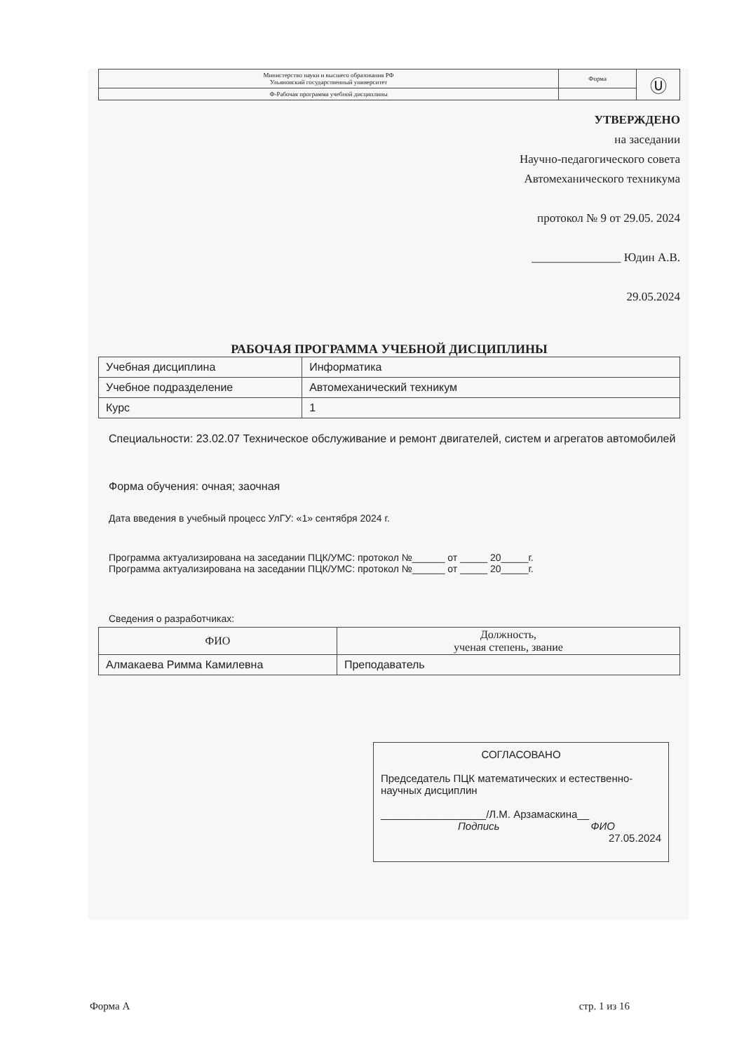| Министерство науки и высшего образования РФ Ульяновский государственный университет | Форма | Ⓤ |
| Ф-Рабочая программа учебной дисциплины | | |
УТВЕРЖДЕНО
на заседании
Научно-педагогического совета
Автомеханического техникума
протокол № 9 от 29.05. 2024
_______________ Юдин А.В.
29.05.2024
РАБОЧАЯ ПРОГРАММА УЧЕБНОЙ ДИСЦИПЛИНЫ
| Учебная дисциплина | Информатика |
| Учебное подразделение | Автомеханический техникум |
| Курс | 1 |
Специальности: 23.02.07 Техническое обслуживание и ремонт двигателей, систем и агрегатов автомобилей
Форма обучения: очная; заочная
Дата введения в учебный процесс УлГУ: «1» сентября 2024 г.
Программа актуализирована на заседании ПЦК/УМС: протокол №______ от _____ 20_____г.
Программа актуализирована на заседании ПЦК/УМС: протокол №______ от _____ 20_____г.
Сведения о разработчиках:
| ФИО | Должность, ученая степень, звание |
| --- | --- |
| Алмакаева Римма Камилевна | Преподаватель |
СОГЛАСОВАНО
Председатель ПЦК математических и естественно-научных дисциплин
__________________/Л.М. Арзамаскина__
Подпись ФИО
27.05.2024
Форма А стр. 1 из 16